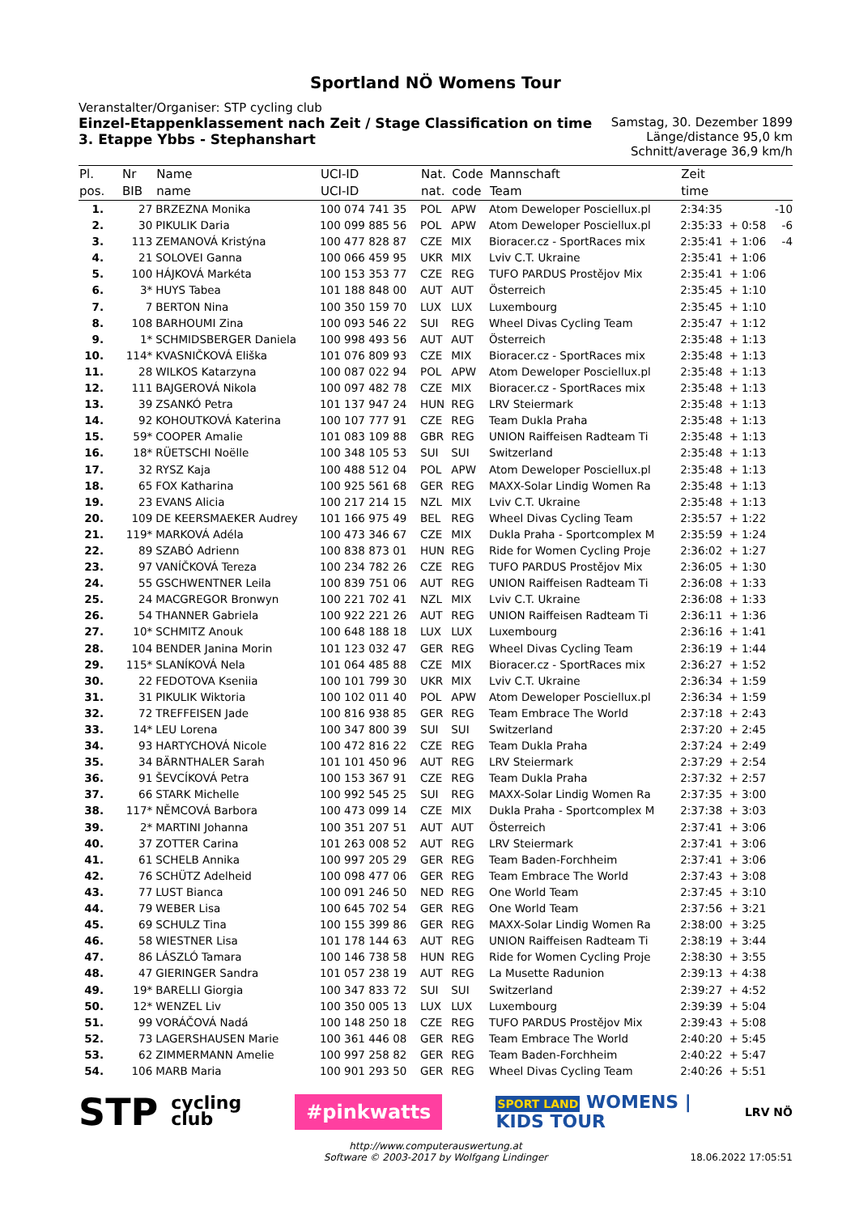Sportland NÖ Womens Tour
Veranstalter/Organiser: STP cycling club
Einzel-Etappenklassement nach Zeit / Stage Classification on time
3. Etappe Ybbs - Stephanshart
Samstag, 30. Dezember 1899
Länge/distance 95,0 km
Schnitt/average 36,9 km/h
| Pl. | Nr | Name | UCI-ID | Nat. | Code | Mannschaft | Zeit | | |
| --- | --- | --- | --- | --- | --- | --- | --- | --- | --- |
| pos. | BIB | name | UCI-ID | nat. | code | Team | time | | |
| 1. | 27 | BRZEZNA Monika | 100 074 741 35 | POL | APW | Atom Deweloper Posciellux.pl | 2:34:35 | | -10 |
| 2. | 30 | PIKULIK Daria | 100 099 885 56 | POL | APW | Atom Deweloper Posciellux.pl | 2:35:33 | + 0:58 | -6 |
| 3. | 113 | ZEMANOVÁ Kristýna | 100 477 828 87 | CZE | MIX | Bioracer.cz - SportRaces mix | 2:35:41 | + 1:06 | -4 |
| 4. | 21 | SOLOVEI Ganna | 100 066 459 95 | UKR | MIX | Lviv C.T. Ukraine | 2:35:41 | + 1:06 | |
| 5. | 100 | HÁJKOVÁ Markéta | 100 153 353 77 | CZE | REG | TUFO PARDUS Prostějov Mix | 2:35:41 | + 1:06 | |
| 6. | 3* | HUYS Tabea | 101 188 848 00 | AUT | AUT | Österreich | 2:35:45 | + 1:10 | |
| 7. | 7 | BERTON Nina | 100 350 159 70 | LUX | LUX | Luxembourg | 2:35:45 | + 1:10 | |
| 8. | 108 | BARHOUMI Zina | 100 093 546 22 | SUI | REG | Wheel Divas Cycling Team | 2:35:47 | + 1:12 | |
| 9. | 1* | SCHMIDSBERGER Daniela | 100 998 493 56 | AUT | AUT | Österreich | 2:35:48 | + 1:13 | |
| 10. | 114* | KVASNIČKOVÁ Eliška | 101 076 809 93 | CZE | MIX | Bioracer.cz - SportRaces mix | 2:35:48 | + 1:13 | |
| 11. | 28 | WILKOS Katarzyna | 100 087 022 94 | POL | APW | Atom Deweloper Posciellux.pl | 2:35:48 | + 1:13 | |
| 12. | 111 | BAJGEROVÁ Nikola | 100 097 482 78 | CZE | MIX | Bioracer.cz - SportRaces mix | 2:35:48 | + 1:13 | |
| 13. | 39 | ZSANKÓ Petra | 101 137 947 24 | HUN | REG | LRV Steiermark | 2:35:48 | + 1:13 | |
| 14. | 92 | KOHOUTKOVÁ Katerina | 100 107 777 91 | CZE | REG | Team Dukla Praha | 2:35:48 | + 1:13 | |
| 15. | 59* | COOPER Amalie | 101 083 109 88 | GBR | REG | UNION Raiffeisen Radteam Ti | 2:35:48 | + 1:13 | |
| 16. | 18* | RÜETSCHI Noëlle | 100 348 105 53 | SUI | SUI | Switzerland | 2:35:48 | + 1:13 | |
| 17. | 32 | RYSZ Kaja | 100 488 512 04 | POL | APW | Atom Deweloper Posciellux.pl | 2:35:48 | + 1:13 | |
| 18. | 65 | FOX Katharina | 100 925 561 68 | GER | REG | MAXX-Solar Lindig Women Ra | 2:35:48 | + 1:13 | |
| 19. | 23 | EVANS Alicia | 100 217 214 15 | NZL | MIX | Lviv C.T. Ukraine | 2:35:48 | + 1:13 | |
| 20. | 109 | DE KEERSMAEKER Audrey | 101 166 975 49 | BEL | REG | Wheel Divas Cycling Team | 2:35:57 | + 1:22 | |
| 21. | 119* | MARKOVÁ Adéla | 100 473 346 67 | CZE | MIX | Dukla Praha - Sportcomplex M | 2:35:59 | + 1:24 | |
| 22. | 89 | SZABÓ Adrienn | 100 838 873 01 | HUN | REG | Ride for Women Cycling Proje | 2:36:02 | + 1:27 | |
| 23. | 97 | VANÍČKOVÁ Tereza | 100 234 782 26 | CZE | REG | TUFO PARDUS Prostějov Mix | 2:36:05 | + 1:30 | |
| 24. | 55 | GSCHWENTNER Leila | 100 839 751 06 | AUT | REG | UNION Raiffeisen Radteam Ti | 2:36:08 | + 1:33 | |
| 25. | 24 | MACGREGOR Bronwyn | 100 221 702 41 | NZL | MIX | Lviv C.T. Ukraine | 2:36:08 | + 1:33 | |
| 26. | 54 | THANNER Gabriela | 100 922 221 26 | AUT | REG | UNION Raiffeisen Radteam Ti | 2:36:11 | + 1:36 | |
| 27. | 10* | SCHMITZ Anouk | 100 648 188 18 | LUX | LUX | Luxembourg | 2:36:16 | + 1:41 | |
| 28. | 104 | BENDER Janina Morin | 101 123 032 47 | GER | REG | Wheel Divas Cycling Team | 2:36:19 | + 1:44 | |
| 29. | 115* | SLANÍKOVÁ Nela | 101 064 485 88 | CZE | MIX | Bioracer.cz - SportRaces mix | 2:36:27 | + 1:52 | |
| 30. | 22 | FEDOTOVA Kseniia | 100 101 799 30 | UKR | MIX | Lviv C.T. Ukraine | 2:36:34 | + 1:59 | |
| 31. | 31 | PIKULIK Wiktoria | 100 102 011 40 | POL | APW | Atom Deweloper Posciellux.pl | 2:36:34 | + 1:59 | |
| 32. | 72 | TREFFEISEN Jade | 100 816 938 85 | GER | REG | Team Embrace The World | 2:37:18 | + 2:43 | |
| 33. | 14* | LEU Lorena | 100 347 800 39 | SUI | SUI | Switzerland | 2:37:20 | + 2:45 | |
| 34. | 93 | HARTYCHOVÁ Nicole | 100 472 816 22 | CZE | REG | Team Dukla Praha | 2:37:24 | + 2:49 | |
| 35. | 34 | BÄRNTHALER Sarah | 101 101 450 96 | AUT | REG | LRV Steiermark | 2:37:29 | + 2:54 | |
| 36. | 91 | ŠEVCÍKOVÁ Petra | 100 153 367 91 | CZE | REG | Team Dukla Praha | 2:37:32 | + 2:57 | |
| 37. | 66 | STARK Michelle | 100 992 545 25 | SUI | REG | MAXX-Solar Lindig Women Ra | 2:37:35 | + 3:00 | |
| 38. | 117* | NĚMCOVÁ Barbora | 100 473 099 14 | CZE | MIX | Dukla Praha - Sportcomplex M | 2:37:38 | + 3:03 | |
| 39. | 2* | MARTINI Johanna | 100 351 207 51 | AUT | AUT | Österreich | 2:37:41 | + 3:06 | |
| 40. | 37 | ZOTTER Carina | 101 263 008 52 | AUT | REG | LRV Steiermark | 2:37:41 | + 3:06 | |
| 41. | 61 | SCHELB Annika | 100 997 205 29 | GER | REG | Team Baden-Forchheim | 2:37:41 | + 3:06 | |
| 42. | 76 | SCHÜTZ Adelheid | 100 098 477 06 | GER | REG | Team Embrace The World | 2:37:43 | + 3:08 | |
| 43. | 77 | LUST Bianca | 100 091 246 50 | NED | REG | One World Team | 2:37:45 | + 3:10 | |
| 44. | 79 | WEBER Lisa | 100 645 702 54 | GER | REG | One World Team | 2:37:56 | + 3:21 | |
| 45. | 69 | SCHULZ Tina | 100 155 399 86 | GER | REG | MAXX-Solar Lindig Women Ra | 2:38:00 | + 3:25 | |
| 46. | 58 | WIESTNER Lisa | 101 178 144 63 | AUT | REG | UNION Raiffeisen Radteam Ti | 2:38:19 | + 3:44 | |
| 47. | 86 | LÁSZLÓ Tamara | 100 146 738 58 | HUN | REG | Ride for Women Cycling Proje | 2:38:30 | + 3:55 | |
| 48. | 47 | GIERINGER Sandra | 101 057 238 19 | AUT | REG | La Musette Radunion | 2:39:13 | + 4:38 | |
| 49. | 19* | BARELLI Giorgia | 100 347 833 72 | SUI | SUI | Switzerland | 2:39:27 | + 4:52 | |
| 50. | 12* | WENZEL Liv | 100 350 005 13 | LUX | LUX | Luxembourg | 2:39:39 | + 5:04 | |
| 51. | 99 | VORÁČOVÁ Nadá | 100 148 250 18 | CZE | REG | TUFO PARDUS Prostějov Mix | 2:39:43 | + 5:08 | |
| 52. | 73 | LAGERSHAUSEN Marie | 100 361 446 08 | GER | REG | Team Embrace The World | 2:40:20 | + 5:45 | |
| 53. | 62 | ZIMMERMANN Amelie | 100 997 258 82 | GER | REG | Team Baden-Forchheim | 2:40:22 | + 5:47 | |
| 54. | 106 | MARB Maria | 100 901 293 50 | GER | REG | Wheel Divas Cycling Team | 2:40:26 | + 5:51 | |
STP cycling
club
#pinkwatts
SPORT LAND WOMENS |
KIDS TOUR
LRV NÖ
http://www.computerauswertung.at
Software © 2003-2017 by Wolfgang Lindinger
18.06.2022 17:05:51